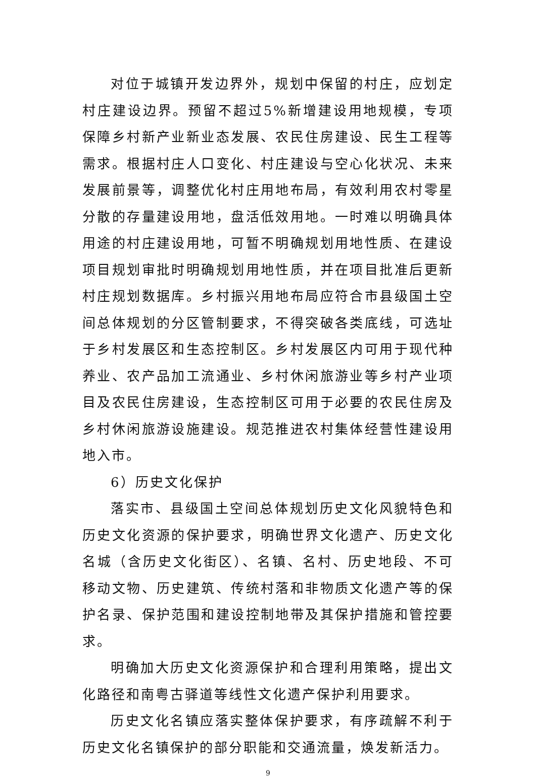对位于城镇开发边界外，规划中保留的村庄，应划定村庄建设边界。预留不超过5%新增建设用地规模，专项保障乡村新产业新业态发展、农民住房建设、民生工程等需求。根据村庄人口变化、村庄建设与空心化状况、未来发展前景等，调整优化村庄用地布局，有效利用农村零星分散的存量建设用地，盘活低效用地。一时难以明确具体用途的村庄建设用地，可暂不明确规划用地性质、在建设项目规划审批时明确规划用地性质，并在项目批准后更新村庄规划数据库。乡村振兴用地布局应符合市县级国土空间总体规划的分区管制要求，不得突破各类底线，可选址于乡村发展区和生态控制区。乡村发展区内可用于现代种养业、农产品加工流通业、乡村休闲旅游业等乡村产业项目及农民住房建设，生态控制区可用于必要的农民住房及乡村休闲旅游设施建设。规范推进农村集体经营性建设用地入市。
6）历史文化保护
落实市、县级国土空间总体规划历史文化风貌特色和历史文化资源的保护要求，明确世界文化遗产、历史文化名城（含历史文化街区）、名镇、名村、历史地段、不可移动文物、历史建筑、传统村落和非物质文化遗产等的保护名录、保护范围和建设控制地带及其保护措施和管控要求。
明确加大历史文化资源保护和合理利用策略，提出文化路径和南粤古驿道等线性文化遗产保护利用要求。
历史文化名镇应落实整体保护要求，有序疏解不利于历史文化名镇保护的部分职能和交通流量，焕发新活力。
9